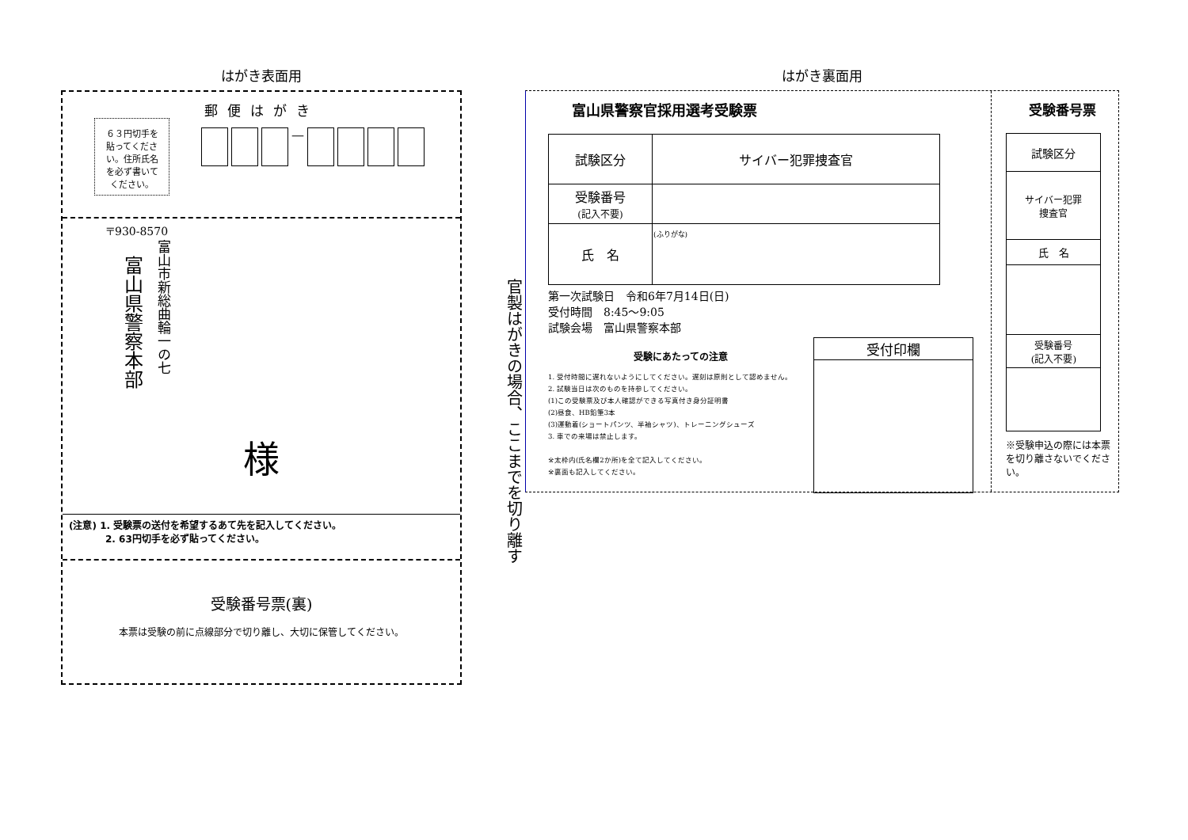はがき表面用
郵便はがき
６３円切手を貼ってください。住所氏名を必ず書いてください。
—
〒930-8570
富山市新総曲輪一の七
富山県警察本部
様
(注意) 1. 受験票の送付を希望するあて先を記入してください。
2. 63円切手を必ず貼ってください。
受験番号票(裏)
本票は受験の前に点線部分で切り離し、大切に保管してください。
官製はがきの場合、ここまでを切り離す
はがき裏面用
富山県警察官採用選考受験票
| 試験区分 | サイバー犯罪捜査官 |
| 受験番号 (記入不要) | |
| 氏 名 | (ふりがな) |
第一次試験日　令和6年7月14日(日)
受付時間　8:45〜9:05
試験会場　富山県警察本部
受験にあたっての注意
1. 受付時間に遅れないようにしてください。遅刻は原則として認めません。
2. 試験当日は次のものを持参してください。
(1)この受験票及び本人確認ができる写真付き身分証明書
(2)昼食、HB鉛筆3本
(3)運動着(ショートパンツ、半袖シャツ)、トレーニングシューズ
3. 車での来場は禁止します。
※太枠内(氏名欄2か所)を全て記入してください。
※裏面も記入してください。
| 受付印欄 |
受験番号票
| 試験区分 |
| サイバー犯罪 捜査官 |
| 氏 名 |
| 受験番号 (記入不要) |
※受験申込の際には本票を切り離さないでください。